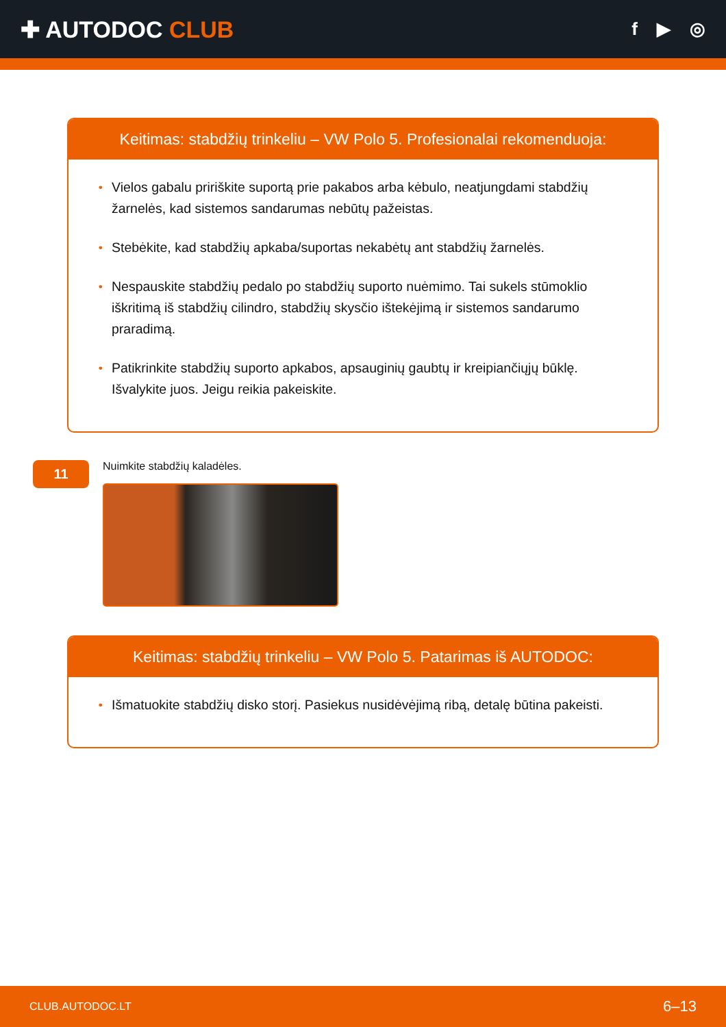✚ AUTODOC CLUB
f ▶ ◎
Keitimas: stabdžių trinkeliu – VW Polo 5. Profesionalai rekomenduoja:
• Vielos gabalu pririškite suportą prie pakabos arba kėbulo, neatjungdami stabdžių žarnelės, kad sistemos sandarumas nebūtų pažeistas.
• Stebėkite, kad stabdžių apkaba/suportas nekabėtų ant stabdžių žarnelės.
• Nespauskite stabdžių pedalo po stabdžių suporto nuėmimo. Tai sukels stūmoklio iškritimą iš stabdžių cilindro, stabdžių skysčio ištekėjimą ir sistemos sandarumo praradimą.
• Patikrinkite stabdžių suporto apkabos, apsauginių gaubtų ir kreipiančiųjų būklę. Išvalykite juos. Jeigu reikia pakeiskite.
11
Nuimkite stabdžių kaladėles.
Keitimas: stabdžių trinkeliu – VW Polo 5. Patarimas iš AUTODOC:
• Išmatuokite stabdžių disko storį. Pasiekus nusidėvėjimą ribą, detalę būtina pakeisti.
CLUB.AUTODOC.LT 6–13